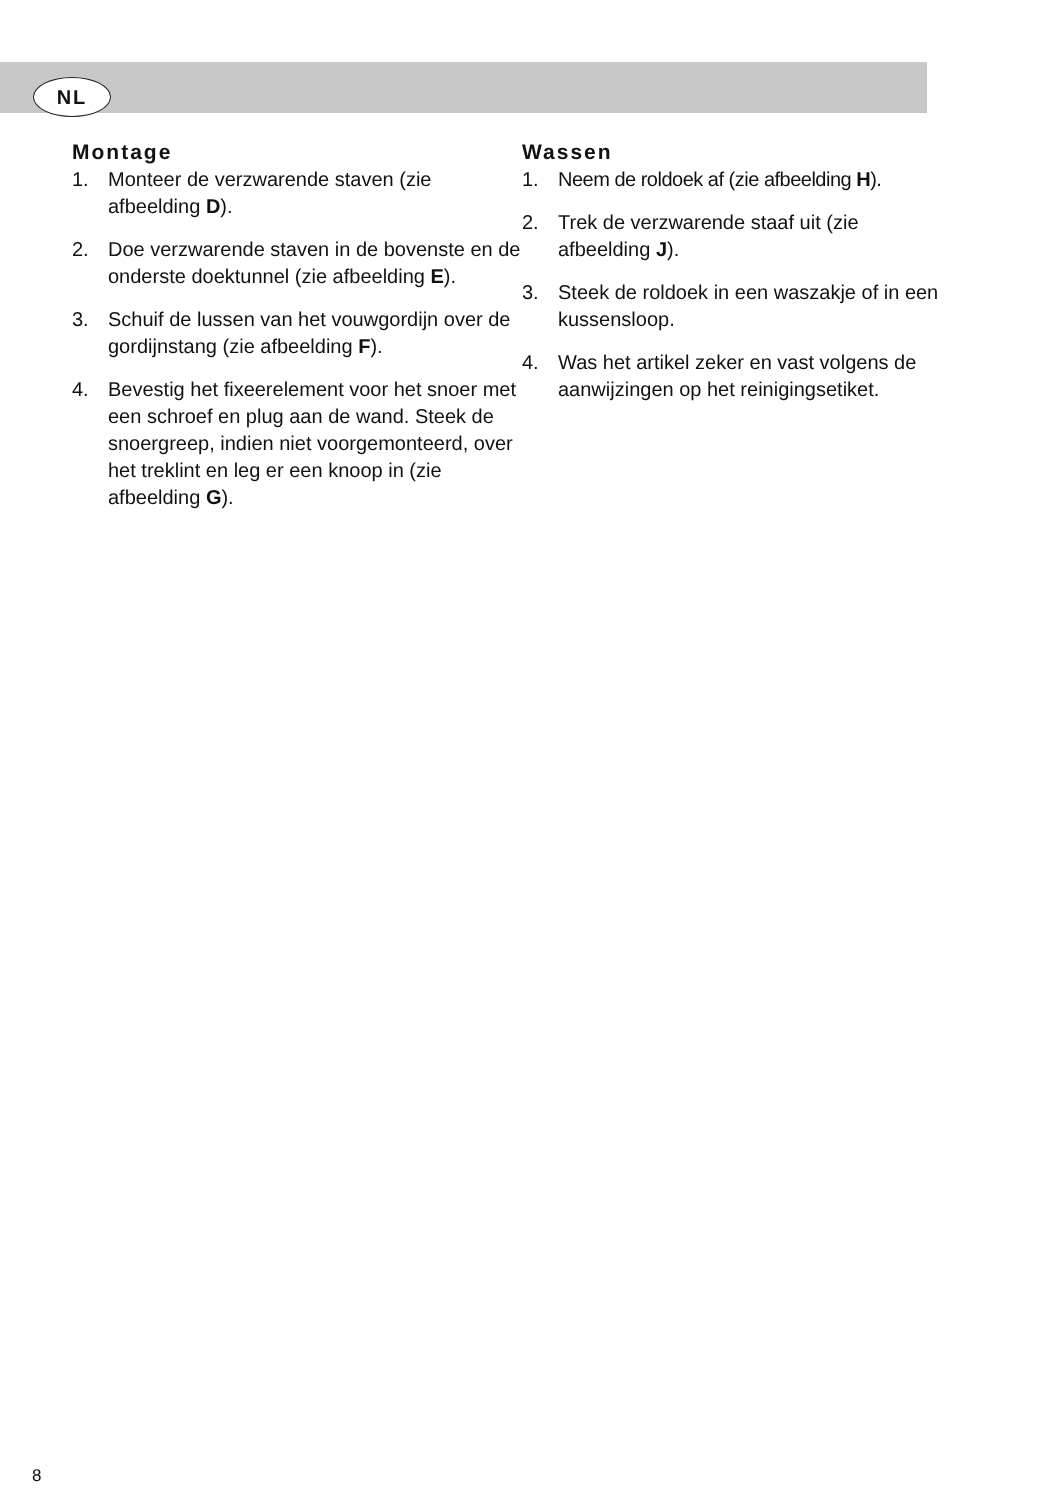NL
Montage
1. Monteer de verzwarende staven (zie afbeelding D).
2. Doe verzwarende staven in de bovenste en de onderste doektunnel (zie afbeelding E).
3. Schuif de lussen van het vouwgordijn over de gordijnstang (zie afbeelding F).
4. Bevestig het fixeerelement voor het snoer met een schroef en plug aan de wand. Steek de snoergreep, indien niet voorgemonteerd, over het treklint en leg er een knoop in (zie afbeelding G).
Wassen
1. Neem de roldoek af (zie afbeelding H).
2. Trek de verzwarende staaf uit (zie afbeelding J).
3. Steek de roldoek in een waszakje of in een kussensloop.
4. Was het artikel zeker en vast volgens de aanwijzingen op het reinigingsetiket.
8